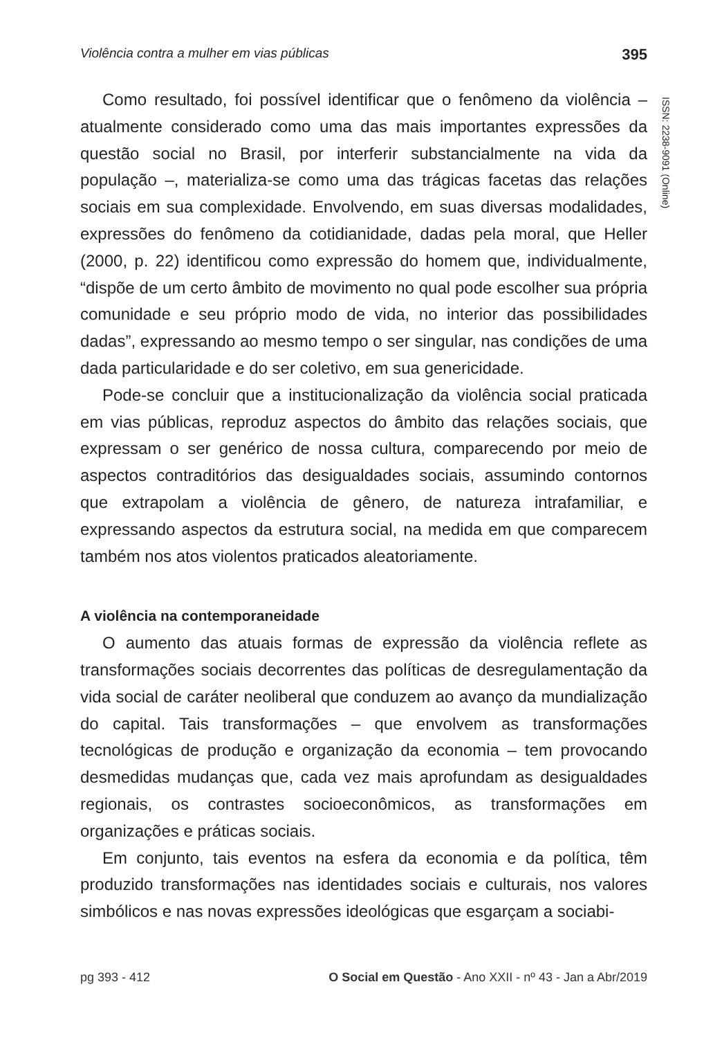Violência contra a mulher em vias públicas 395
ISSN: 2238-9091 (Online)
Como resultado, foi possível identificar que o fenômeno da violência – atualmente considerado como uma das mais importantes expressões da questão social no Brasil, por interferir substancialmente na vida da população –, materializa-se como uma das trágicas facetas das relações sociais em sua complexidade. Envolvendo, em suas diversas modalidades, expressões do fenômeno da cotidianidade, dadas pela moral, que Heller (2000, p. 22) identificou como expressão do homem que, individualmente, “dispõe de um certo âmbito de movimento no qual pode escolher sua própria comunidade e seu próprio modo de vida, no interior das possibilidades dadas”, expressando ao mesmo tempo o ser singular, nas condições de uma dada particularidade e do ser coletivo, em sua genericidade.
Pode-se concluir que a institucionalização da violência social praticada em vias públicas, reproduz aspectos do âmbito das relações sociais, que expressam o ser genérico de nossa cultura, comparecendo por meio de aspectos contraditórios das desigualdades sociais, assumindo contornos que extrapolam a violência de gênero, de natureza intrafamiliar, e expressando aspectos da estrutura social, na medida em que comparecem também nos atos violentos praticados aleatoriamente.
A violência na contemporaneidade
O aumento das atuais formas de expressão da violência reflete as transformações sociais decorrentes das políticas de desregulamentação da vida social de caráter neoliberal que conduzem ao avanço da mundialização do capital. Tais transformações – que envolvem as transformações tecnológicas de produção e organização da economia – tem provocando desmedidas mudanças que, cada vez mais aprofundam as desigualdades regionais, os contrastes socioeconômicos, as transformações em organizações e práticas sociais.
Em conjunto, tais eventos na esfera da economia e da política, têm produzido transformações nas identidades sociais e culturais, nos valores simbólicos e nas novas expressões ideológicas que esgarçam a sociabi-
pg 393 - 412 O Social em Questão - Ano XXII - nº 43 - Jan a Abr/2019